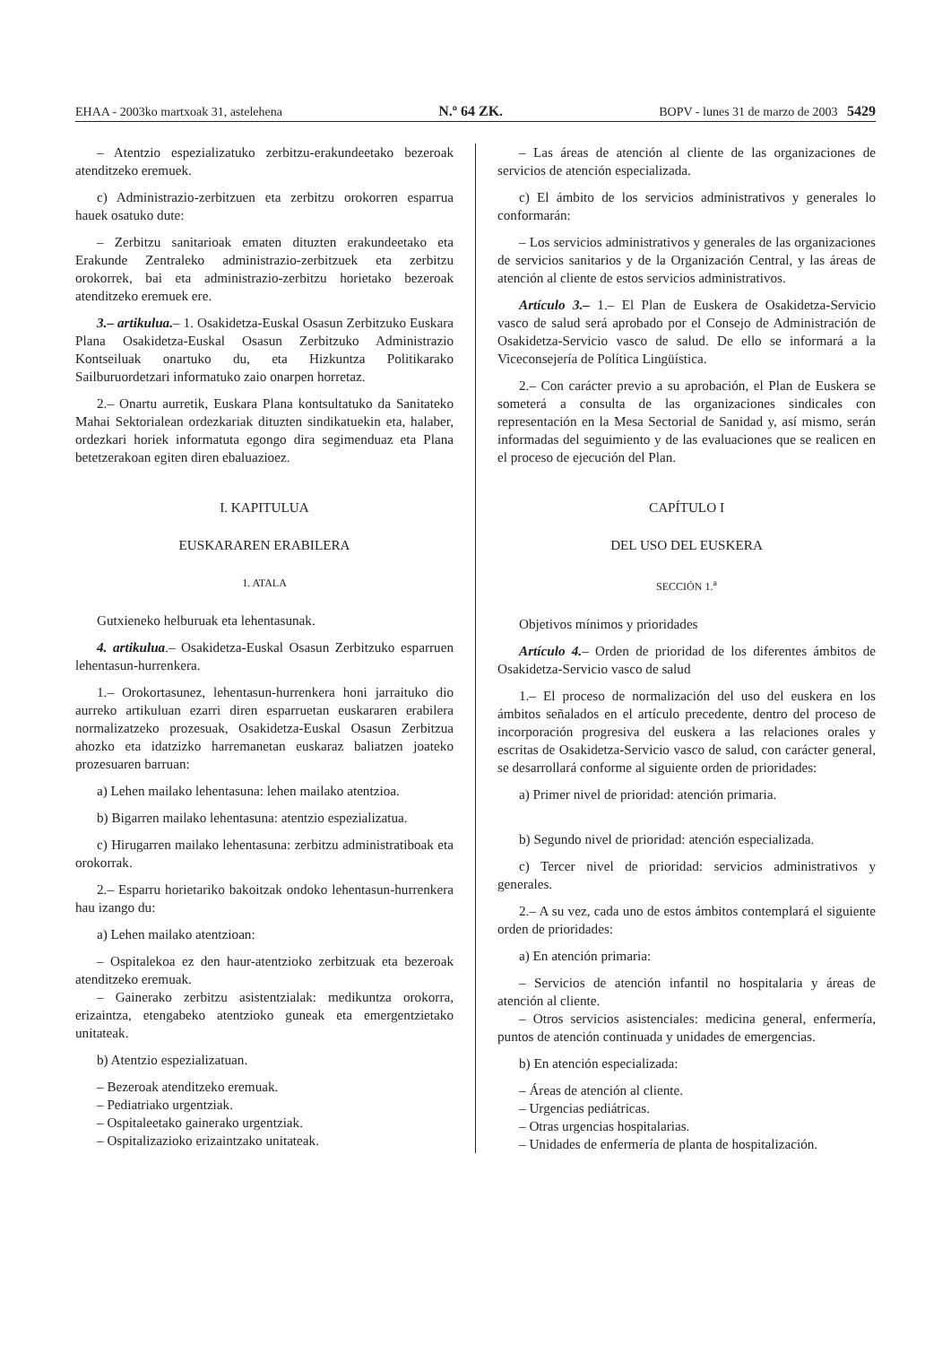EHAA - 2003ko martxoak 31, astelehena N.º 64 ZK. BOPV - lunes 31 de marzo de 2003 5429
– Atentzio espezializatuko zerbitzu-erakundeetako bezeroak atenditzeko eremuek.
c) Administrazio-zerbitzuen eta zerbitzu orokorren esparrua hauek osatuko dute:
– Zerbitzu sanitarioak ematen dituzten erakundeetako eta Erakunde Zentraleko administrazio-zerbitzuek eta zerbitzu orokorrek, bai eta administrazio-zerbitzu horietako bezeroak atenditzeko eremuek ere.
3.– artikulua.– 1. Osakidetza-Euskal Osasun Zerbitzuko Euskara Plana Osakidetza-Euskal Osasun Zerbitzuko Administrazio Kontseiluak onartuko du, eta Hizkuntza Politikarako Sailburuordetzari informatuko zaio onarpen horretaz.
2.– Onartu aurretik, Euskara Plana kontsultatuko da Sanitateko Mahai Sektorialean ordezkariak dituzten sindikatuekin eta, halaber, ordezkari horiek informatuta egongo dira segimenduaz eta Plana betetzerakoan egiten diren ebaluazioez.
I. KAPITULUA
EUSKARAREN ERABILERA
1. ATALA
Gutxieneko helburuak eta lehentasunak.
4. artikulua.– Osakidetza-Euskal Osasun Zerbitzuko esparruen lehentasun-hurrenkera.
1.– Orokortasunez, lehentasun-hurrenkera honi jarraituko dio aurreko artikuluan ezarri diren esparruetan euskararen erabilera normalizatzeko prozesuak, Osakidetza-Euskal Osasun Zerbitzua ahozko eta idatzizko harremanetan euskaraz baliatzen joateko prozesuaren barruan:
a) Lehen mailako lehentasuna: lehen mailako atentzioa.
b) Bigarren mailako lehentasuna: atentzio espezializatua.
c) Hirugarren mailako lehentasuna: zerbitzu administratiboak eta orokorrak.
2.– Esparru horietariko bakoitzak ondoko lehentasun-hurrenkera hau izango du:
a) Lehen mailako atentzioan:
– Ospitalekoa ez den haur-atentzioko zerbitzuak eta bezeroak atenditzeko eremuak.
– Gainerako zerbitzu asistentzialak: medikuntza orokorra, erizaintza, etengabeko atentzioko guneak eta emergentzietako unitateak.
b) Atentzio espezializatuan.
– Bezeroak atenditzeko eremuak.
– Pediatriako urgentziak.
– Ospitaleetako gainerako urgentziak.
– Ospitalizazioko erizaintzako unitateak.
– Las áreas de atención al cliente de las organizaciones de servicios de atención especializada.
c) El ámbito de los servicios administrativos y generales lo conformarán:
– Los servicios administrativos y generales de las organizaciones de servicios sanitarios y de la Organización Central, y las áreas de atención al cliente de estos servicios administrativos.
Artículo 3.– 1.– El Plan de Euskera de Osakidetza-Servicio vasco de salud será aprobado por el Consejo de Administración de Osakidetza-Servicio vasco de salud. De ello se informará a la Viceconsejería de Política Lingüística.
2.– Con carácter previo a su aprobación, el Plan de Euskera se someterá a consulta de las organizaciones sindicales con representación en la Mesa Sectorial de Sanidad y, así mismo, serán informadas del seguimiento y de las evaluaciones que se realicen en el proceso de ejecución del Plan.
CAPÍTULO I
DEL USO DEL EUSKERA
SECCIÓN 1.<sup>a</sup>
Objetivos mínimos y prioridades
Artículo 4.– Orden de prioridad de los diferentes ámbitos de Osakidetza-Servicio vasco de salud
1.– El proceso de normalización del uso del euskera en los ámbitos señalados en el artículo precedente, dentro del proceso de incorporación progresiva del euskera a las relaciones orales y escritas de Osakidetza-Servicio vasco de salud, con carácter general, se desarrollará conforme al siguiente orden de prioridades:
a) Primer nivel de prioridad: atención primaria.
b) Segundo nivel de prioridad: atención especializada.
c) Tercer nivel de prioridad: servicios administrativos y generales.
2.– A su vez, cada uno de estos ámbitos contemplará el siguiente orden de prioridades:
a) En atención primaria:
– Servicios de atención infantil no hospitalaria y áreas de atención al cliente.
– Otros servicios asistenciales: medicina general, enfermería, puntos de atención continuada y unidades de emergencias.
b) En atención especializada:
– Áreas de atención al cliente.
– Urgencias pediátricas.
– Otras urgencias hospitalarias.
– Unidades de enfermería de planta de hospitalización.